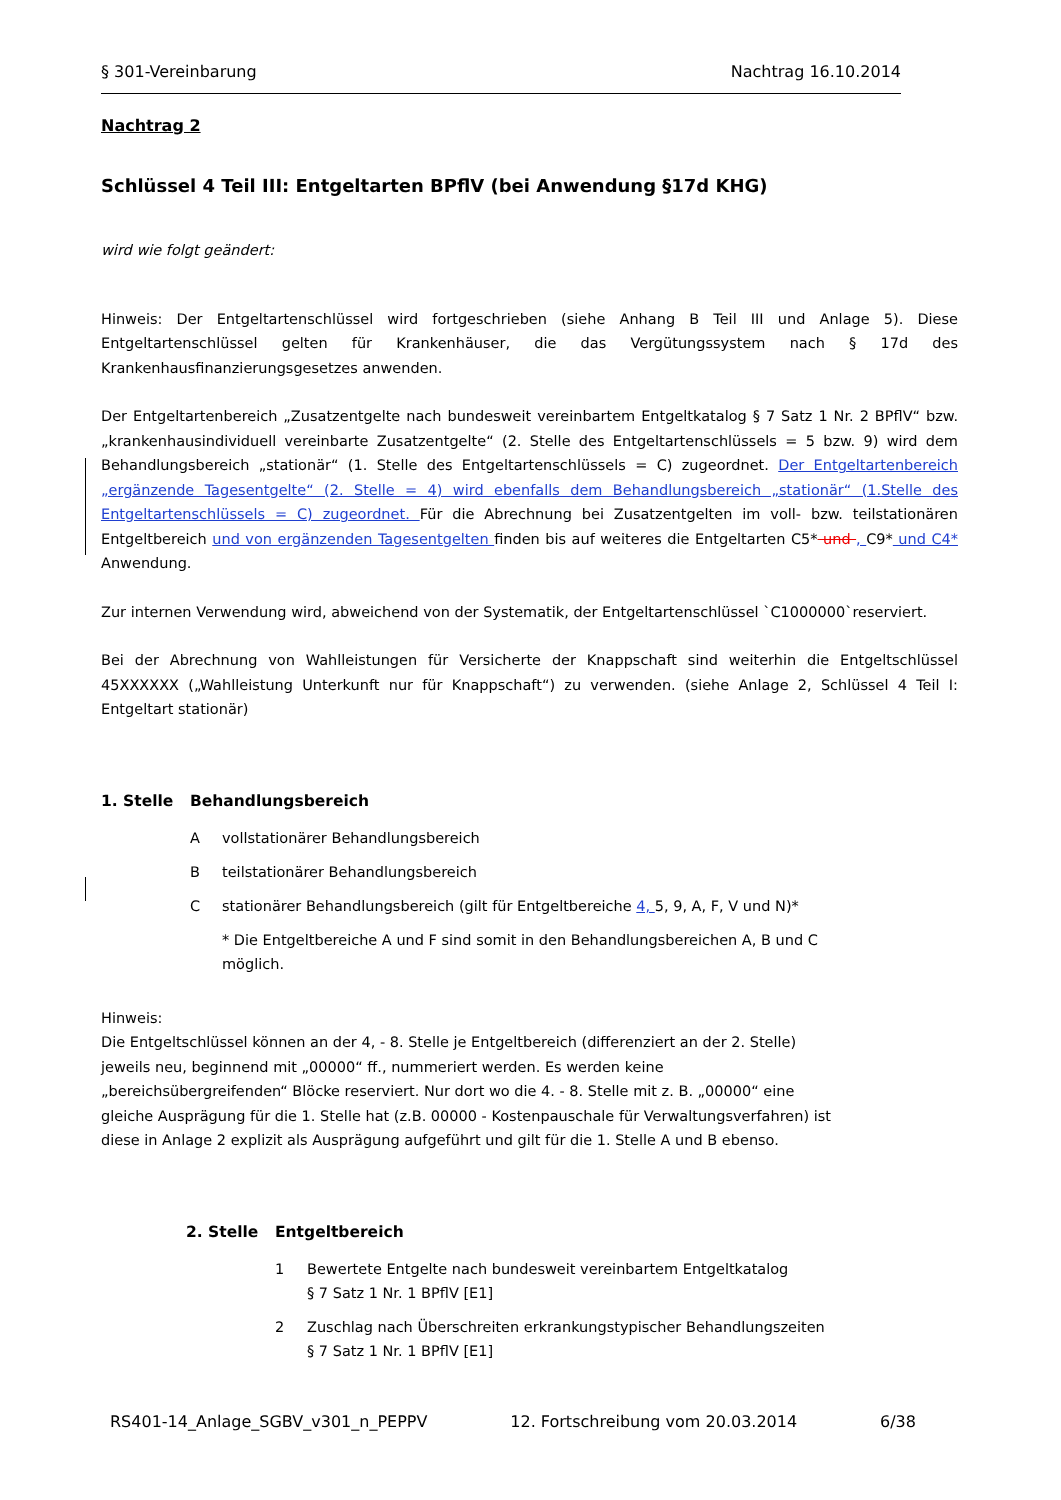§ 301-Vereinbarung Nachtrag 16.10.2014
Nachtrag 2
Schlüssel 4 Teil III: Entgeltarten BPflV (bei Anwendung §17d KHG)
wird wie folgt geändert:
Hinweis: Der Entgeltartenschlüssel wird fortgeschrieben (siehe Anhang B Teil III und Anlage 5). Diese Entgeltartenschlüssel gelten für Krankenhäuser, die das Vergütungssystem nach § 17d des Krankenhausfinanzierungsgesetzes anwenden.
Der Entgeltartenbereich „Zusatzentgelte nach bundesweit vereinbartem Entgeltkatalog § 7 Satz 1 Nr. 2 BPflV“ bzw. „krankenhausindividuell vereinbarte Zusatzentgelte“ (2. Stelle des Entgeltartenschlüssels = 5 bzw. 9) wird dem Behandlungsbereich „stationär“ (1. Stelle des Entgeltartenschlüssels = C) zugeordnet. Der Entgeltartenbereich „ergänzende Tagesentgelte“ (2. Stelle = 4) wird ebenfalls dem Behandlungsbereich „stationär“ (1.Stelle des Entgeltartenschlüssels = C) zugeordnet. Für die Abrechnung bei Zusatzentgelten im voll- bzw. teilstationären Entgeltbereich und von ergänzenden Tagesentgelten finden bis auf weiteres die Entgeltarten C5* und , C9* und C4* Anwendung.
Zur internen Verwendung wird, abweichend von der Systematik, der Entgeltartenschlüssel `C1000000`reserviert.
Bei der Abrechnung von Wahlleistungen für Versicherte der Knappschaft sind weiterhin die Entgeltschlüssel 45XXXXXX („Wahlleistung Unterkunft nur für Knappschaft“) zu verwenden. (siehe Anlage 2, Schlüssel 4 Teil I: Entgeltart stationär)
1. Stelle Behandlungsbereich
Avollstationärer Behandlungsbereich
Bteilstationärer Behandlungsbereich
Cstationärer Behandlungsbereich (gilt für Entgeltbereiche 4, 5, 9, A, F, V und N)*
* Die Entgeltbereiche A und F sind somit in den Behandlungsbereichen A, B und C möglich.
Hinweis:
Die Entgeltschlüssel können an der 4, - 8. Stelle je Entgeltbereich (differenziert an der 2. Stelle) jeweils neu, beginnend mit „00000“ ff., nummeriert werden. Es werden keine „bereichsübergreifenden“ Blöcke reserviert. Nur dort wo die 4. - 8. Stelle mit z. B. „00000“ eine gleiche Ausprägung für die 1. Stelle hat (z.B. 00000 - Kostenpauschale für Verwaltungsverfahren) ist diese in Anlage 2 explizit als Ausprägung aufgeführt und gilt für die 1. Stelle A und B ebenso.
2. Stelle Entgeltbereich
1 Bewertete Entgelte nach bundesweit vereinbartem Entgeltkatalog
§ 7 Satz 1 Nr. 1 BPflV [E1]
2 Zuschlag nach Überschreiten erkrankungstypischer Behandlungszeiten
§ 7 Satz 1 Nr. 1 BPflV [E1]
RS401-14_Anlage_SGBV_v301_n_PEPPV 12. Fortschreibung vom 20.03.2014 6/38